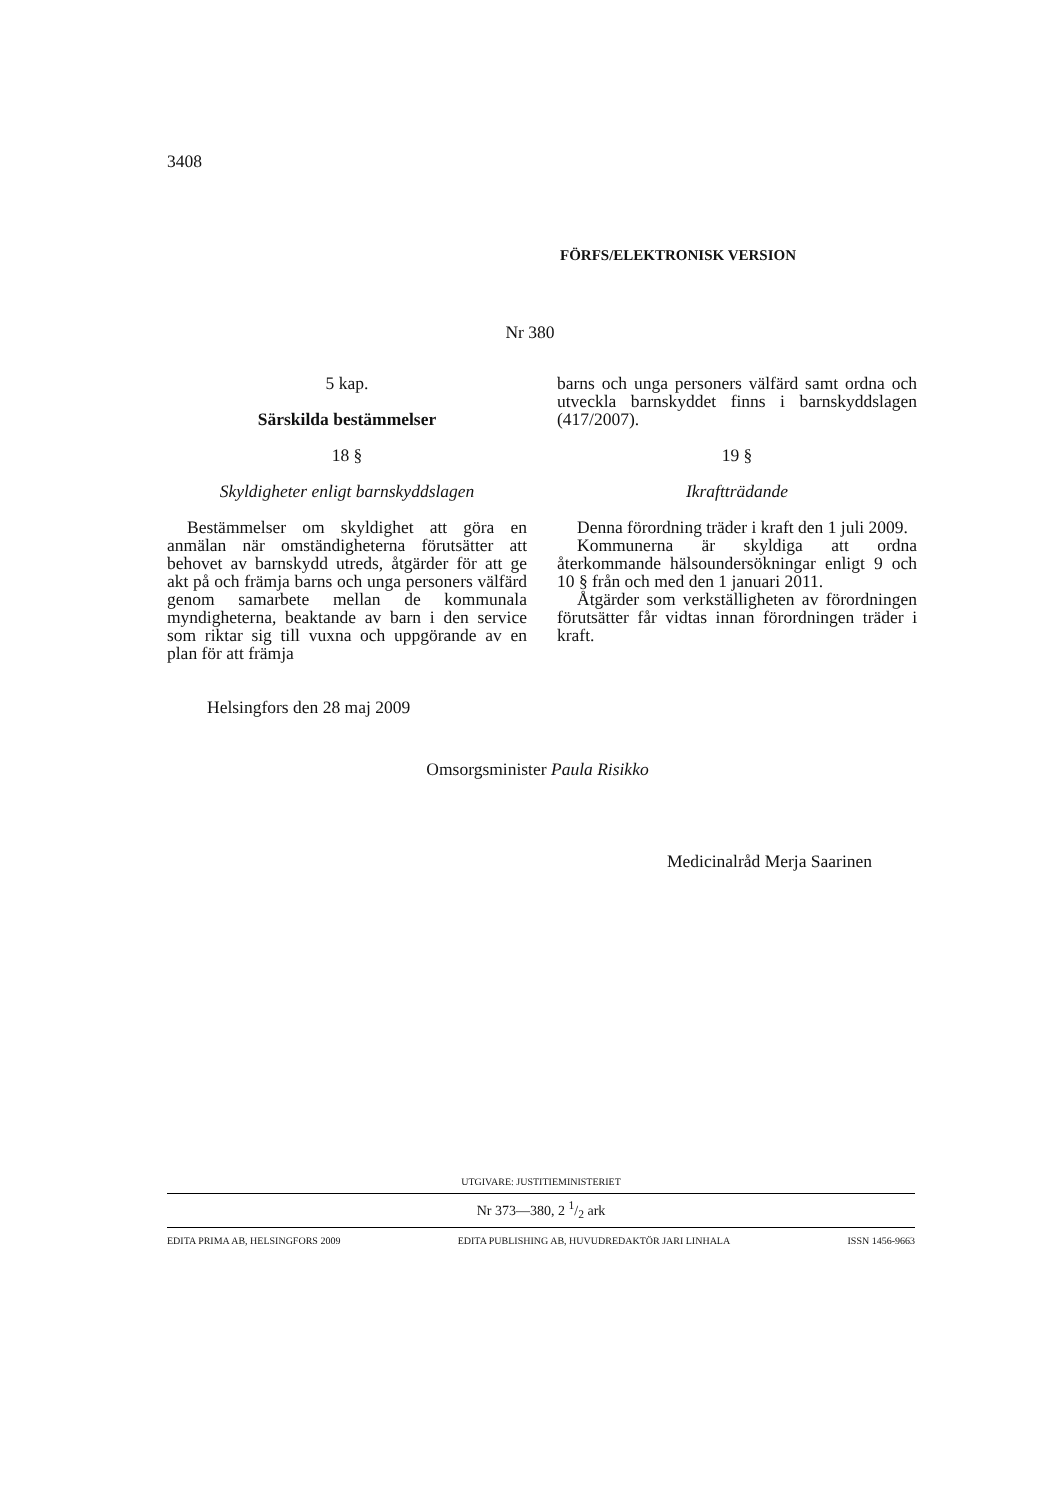3408
FÖRFS/ELEKTRONISK VERSION
Nr 380
5 kap.
Särskilda bestämmelser
18 §
Skyldigheter enligt barnskyddslagen
Bestämmelser om skyldighet att göra en anmälan när omständigheterna förutsätter att behovet av barnskydd utreds, åtgärder för att ge akt på och främja barns och unga personers välfärd genom samarbete mellan de kommunala myndigheterna, beaktande av barn i den service som riktar sig till vuxna och uppgörande av en plan för att främja
barns och unga personers välfärd samt ordna och utveckla barnskyddet finns i barnskyddslagen (417/2007).
19 §
Ikraftträdande
Denna förordning träder i kraft den 1 juli 2009.
Kommunerna är skyldiga att ordna återkommande hälsoundersökningar enligt 9 och 10 § från och med den 1 januari 2011.
Åtgärder som verkställigheten av förordningen förutsätter får vidtas innan förordningen träder i kraft.
Helsingfors den 28 maj 2009
Omsorgsminister Paula Risikko
Medicinalråd Merja Saarinen
UTGIVARE: JUSTITIEMINISTERIET
Nr 373—380, 2 1/2 ark
EDITA PRIMA AB, HELSINGFORS 2009 EDITA PUBLISHING AB, HUVUDREDAKTÖR JARI LINHALA ISSN 1456-9663